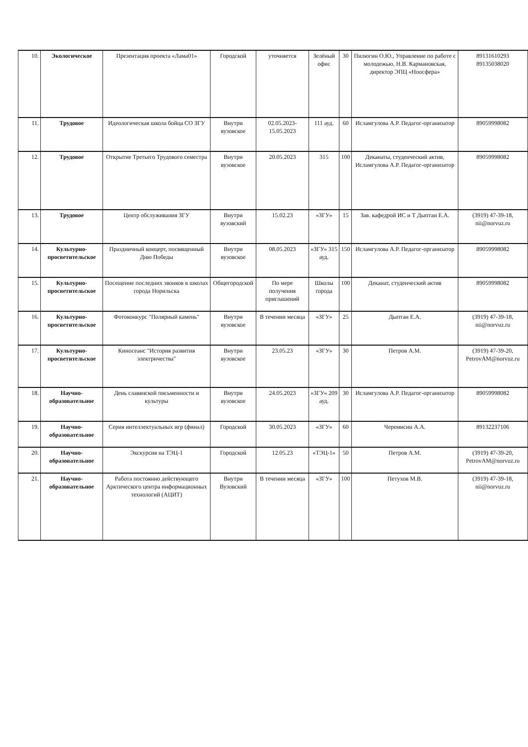| 10. | Экологическое | Презентация проекта «Лама01» | Городской | уточняется | Зелёный офис | 30 | Пилюгин О.Ю., Управление по работе с молодежью, Н.В. Кармановская, директор ЭПЦ «Ноосфера» | 89131610293 89135038020 |
| 11. | Трудовое | Идеологическая школа бойца СО ЗГУ | Внутри вузовское | 02.05.2023-15.05.2023 | 111 ауд. | 60 | Исламгулова А.Р. Педагог-организатор | 89059998082 |
| 12. | Трудовое | Открытие Третьего Трудового семестра | Внутри вузовское | 20.05.2023 | 315 | 100 | Деканаты, студенческий актив, Исламгулова А.Р. Педагог-организатор | 89059998082 |
| 13. | Трудовое | Центр обслуживания ЗГУ | Внутри вузовский | 15.02.23 | «ЗГУ» | 15 | Зав. кафедрой ИС и Т Дыптан Е.А. | (3919) 47-39-18, nii@norvuz.ru |
| 14. | Культурно-просветительское | Праздничный концерт, посвященный Дню Победы | Внутри вузовское | 08.05.2023 | «ЗГУ» 315 ауд. | 150 | Исламгулова А.Р. Педагог-организатор | 89059998082 |
| 15. | Культурно-просветительское | Посещение последних звонков в школах города Норильска | Общегородской | По мере получения приглашений | Школы города | 100 | Деканат, студенческий актив | 89059998082 |
| 16. | Культурно-просветительское | Фотоконкурс "Полярный камень" | Внутри вузовское | В течении месяца | «ЗГУ» | 25 | Дыптан Е.А. | (3919) 47-39-18, nii@norvuz.ru |
| 17. | Культурно-просветительское | Киносеанс "История развития электричества" | Внутри вузовское | 23.05.23 | «ЗГУ» | 30 | Петров А.М. | (3919) 47-39-20, PetrovAM@norvuz.ru |
| 18. | Научно-образовательное | День славянской письменности и культуры | Внутри вузовское | 24.05.2023 | «ЗГУ» 209 ауд. | 30 | Исламгулова А.Р. Педагог-организатор | 89059998082 |
| 19. | Научно-образовательное | Серия интеллектуальных игр (финал) | Городской | 30.05.2023 | «ЗГУ» | 60 | Черемисин А.А. | 89132237106 |
| 20. | Научно-образовательное | Экскурсия на ТЭЦ-1 | Городской | 12.05.23 | «ТЭЦ-1» | 50 | Петров А.М. | (3919) 47-39-20, PetrovAM@norvuz.ru |
| 21. | Научно-образовательное | Работа постоянно действующего Арктического центра информационных технологий (АЦИТ) | Внутри Вузовский | В течении месяца | «ЗГУ» | 100 | Петухов М.В. | (3919) 47-39-18, nii@norvuz.ru |